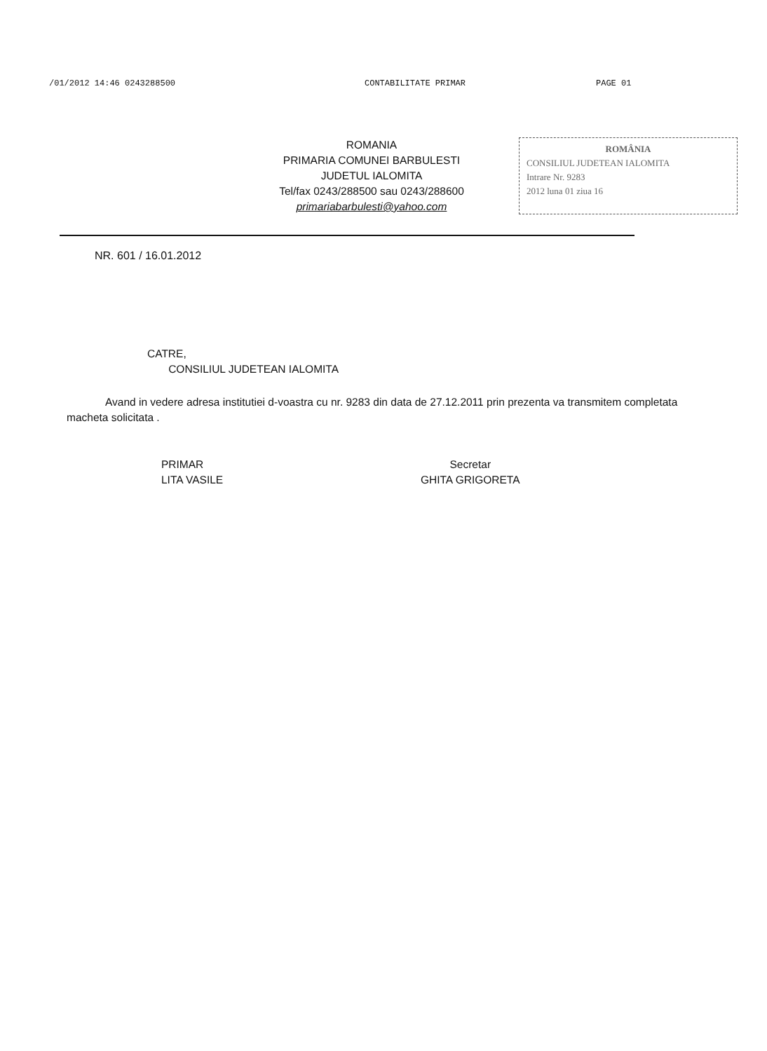/01/2012 14:46 0243288500 CONTABILITATE PRIMAR PAGE 01
ROMANIA
PRIMARIA COMUNEI BARBULESTI
JUDETUL IALOMITA
Tel/fax 0243/288500 sau 0243/288600
primariabarbulesti@yahoo.com
ROMÂNIA
CONSILIUL JUDETEAN IALOMITA
Intrare Nr. 9283
2012 luna 01 ziua 16
NR. 601 / 16.01.2012
CATRE,
CONSILIUL JUDETEAN IALOMITA
Avand in vedere adresa institutiei d-voastra cu nr. 9283 din data de 27.12.2011 prin prezenta va transmitem completata macheta solicitata .
PRIMAR
LITA VASILE
Secretar
GHITA GRIGORETA